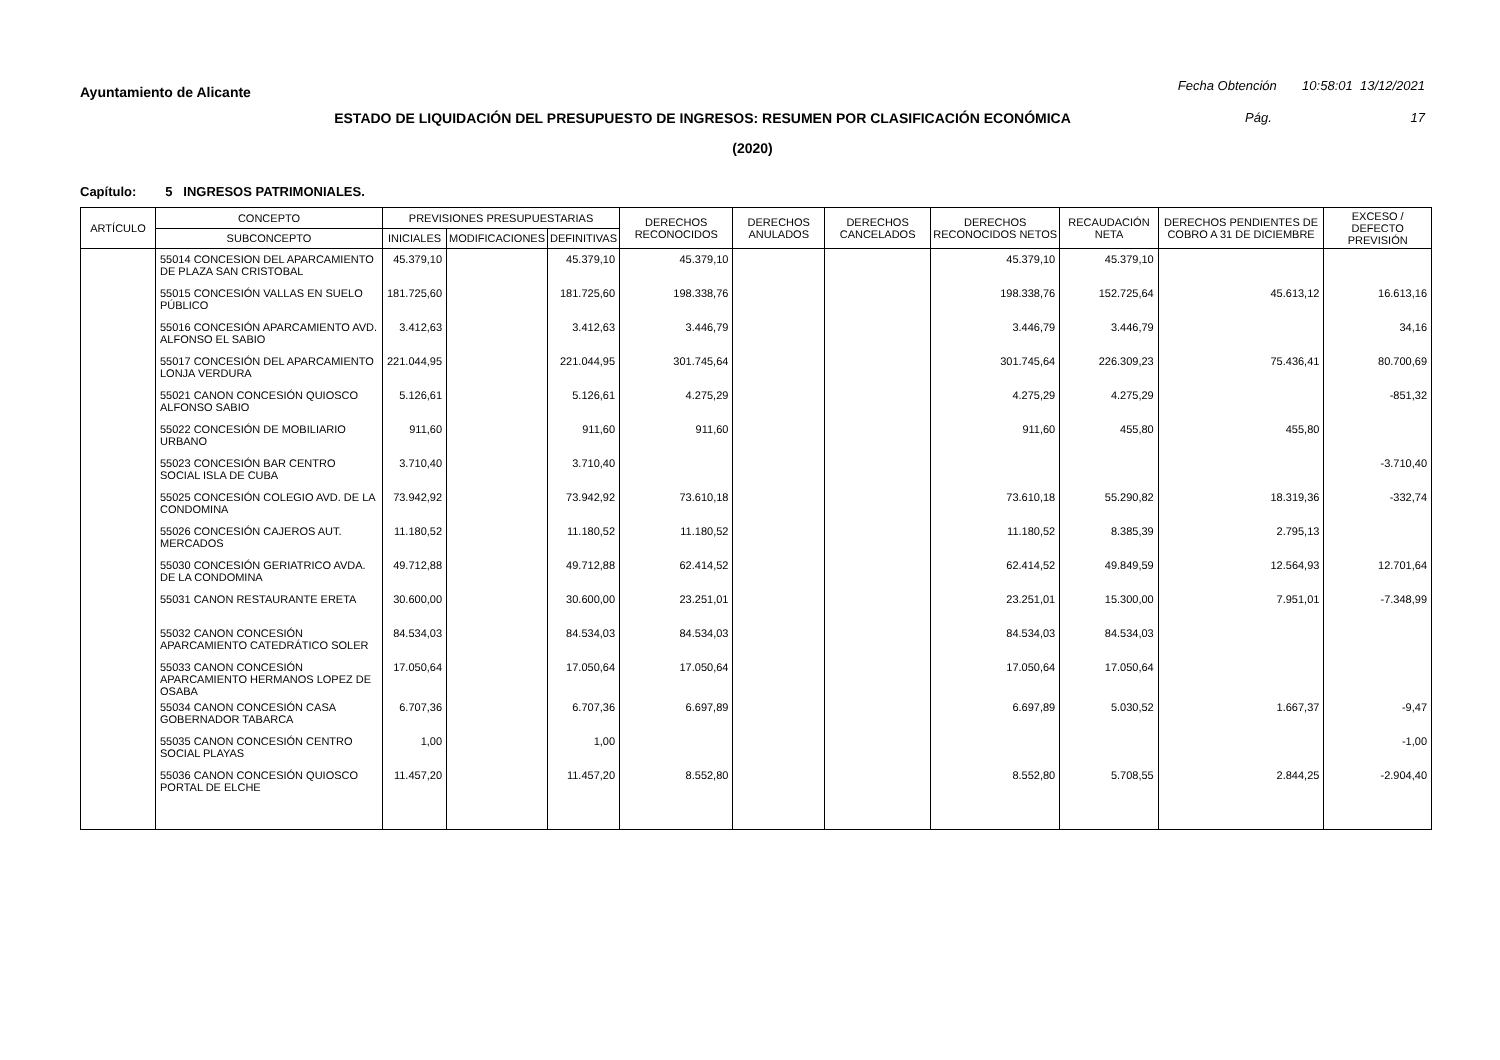Ayuntamiento de Alicante
Fecha Obtención 10:58:01 13/12/2021
ESTADO DE LIQUIDACIÓN DEL PRESUPUESTO DE INGRESOS: RESUMEN POR CLASIFICACIÓN ECONÓMICA
Pág. 17
(2020)
Capítulo: 5 INGRESOS PATRIMONIALES.
| ARTÍCULO | CONCEPTO | PREVISIONES PRESUPUESTARIAS | | | DERECHOS RECONOCIDOS | DERECHOS ANULADOS | DERECHOS CANCELADOS | DERECHOS RECONOCIDOS NETOS | RECAUDACIÓN NETA | DERECHOS PENDIENTES DE COBRO A 31 DE DICIEMBRE | EXCESO / DEFECTO PREVISIÓN |
| --- | --- | --- | --- | --- | --- | --- | --- | --- | --- | --- | --- |
| | SUBCONCEPTO | INICIALES | MODIFICACIONES | DEFINITIVAS | | | | | | | |
| | 55014 CONCESION DEL APARCAMIENTO DE PLAZA SAN CRISTOBAL | 45.379,10 | | 45.379,10 | 45.379,10 | | | 45.379,10 | 45.379,10 | | |
| | 55015 CONCESIÓN VALLAS EN SUELO PÚBLICO | 181.725,60 | | 181.725,60 | 198.338,76 | | | 198.338,76 | 152.725,64 | 45.613,12 | 16.613,16 |
| | 55016 CONCESIÓN APARCAMIENTO AVD. ALFONSO EL SABIO | 3.412,63 | | 3.412,63 | 3.446,79 | | | 3.446,79 | 3.446,79 | | 34,16 |
| | 55017 CONCESIÓN DEL APARCAMIENTO LONJA VERDURA | 221.044,95 | | 221.044,95 | 301.745,64 | | | 301.745,64 | 226.309,23 | 75.436,41 | 80.700,69 |
| | 55021 CANON CONCESIÓN QUIOSCO ALFONSO SABIO | 5.126,61 | | 5.126,61 | 4.275,29 | | | 4.275,29 | 4.275,29 | | -851,32 |
| | 55022 CONCESIÓN DE MOBILIARIO URBANO | 911,60 | | 911,60 | 911,60 | | | 911,60 | 455,80 | 455,80 | |
| | 55023 CONCESIÓN BAR CENTRO SOCIAL ISLA DE CUBA | 3.710,40 | | 3.710,40 | | | | | | | -3.710,40 |
| | 55025 CONCESIÓN COLEGIO AVD. DE LA CONDOMINA | 73.942,92 | | 73.942,92 | 73.610,18 | | | 73.610,18 | 55.290,82 | 18.319,36 | -332,74 |
| | 55026 CONCESIÓN CAJEROS AUT. MERCADOS | 11.180,52 | | 11.180,52 | 11.180,52 | | | 11.180,52 | 8.385,39 | 2.795,13 | |
| | 55030 CONCESIÓN GERIATRICO AVDA. DE LA CONDOMINA | 49.712,88 | | 49.712,88 | 62.414,52 | | | 62.414,52 | 49.849,59 | 12.564,93 | 12.701,64 |
| | 55031 CANON RESTAURANTE ERETA | 30.600,00 | | 30.600,00 | 23.251,01 | | | 23.251,01 | 15.300,00 | 7.951,01 | -7.348,99 |
| | 55032 CANON CONCESIÓN APARCAMIENTO CATEDRÁTICO SOLER | 84.534,03 | | 84.534,03 | 84.534,03 | | | 84.534,03 | 84.534,03 | | |
| | 55033 CANON CONCESIÓN APARCAMIENTO HERMANOS LOPEZ DE OSABA | 17.050,64 | | 17.050,64 | 17.050,64 | | | 17.050,64 | 17.050,64 | | |
| | 55034 CANON CONCESIÓN CASA GOBERNADOR TABARCA | 6.707,36 | | 6.707,36 | 6.697,89 | | | 6.697,89 | 5.030,52 | 1.667,37 | -9,47 |
| | 55035 CANON CONCESIÓN CENTRO SOCIAL PLAYAS | 1,00 | | 1,00 | | | | | | | -1,00 |
| | 55036 CANON CONCESIÓN QUIOSCO PORTAL DE ELCHE | 11.457,20 | | 11.457,20 | 8.552,80 | | | 8.552,80 | 5.708,55 | 2.844,25 | -2.904,40 |